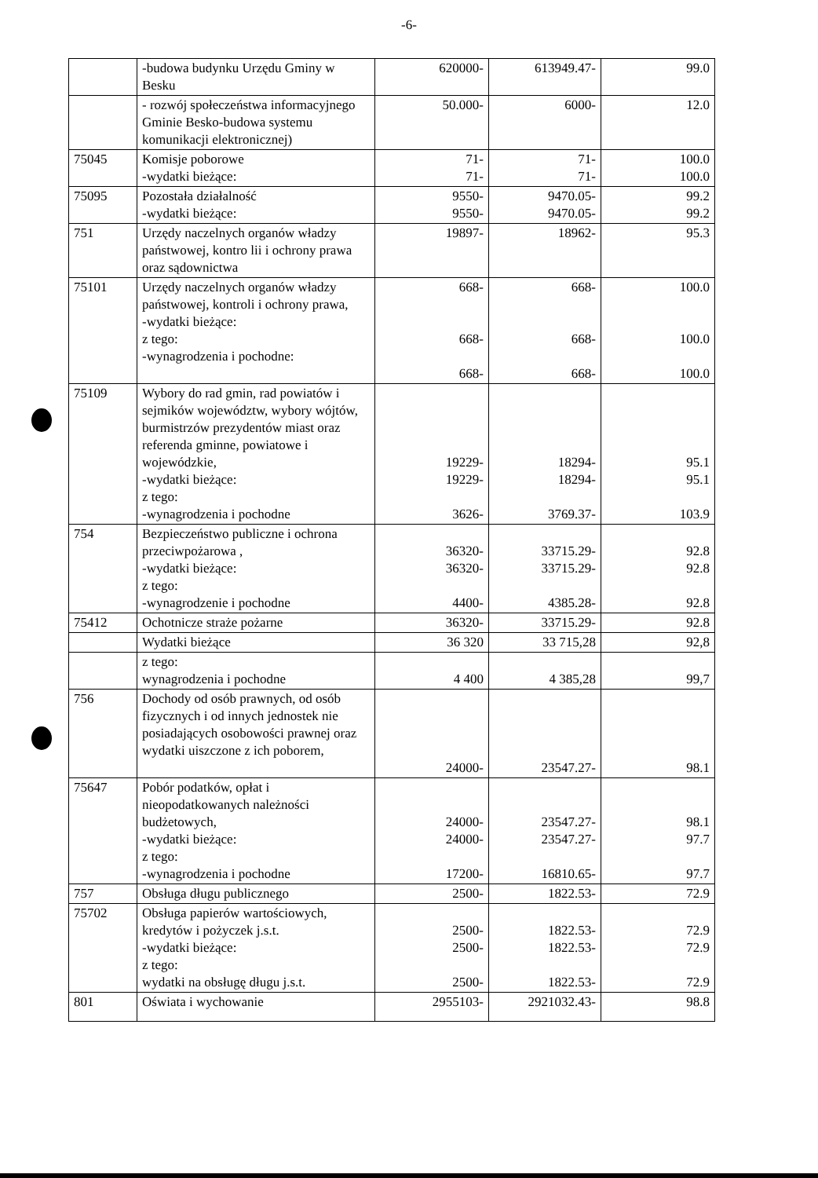-6-
| | -budowa budynku Urzędu Gminy w Besku | 620000- | 613949.47- | 99.0 |
| | - rozwój społeczeństwa informacyjnego Gminie Besko-budowa systemu komunikacji elektronicznej) | 50.000- | 6000- | 12.0 |
| 75045 | Komisje poborowe -wydatki bieżące: | 71- 71- | 71- 71- | 100.0 100.0 |
| 75095 | Pozostała działalność -wydatki bieżące: | 9550- 9550- | 9470.05- 9470.05- | 99.2 99.2 |
| 751 | Urzędy naczelnych organów władzy państwowej, kontro lii i ochrony prawa oraz sądownictwa | 19897- | 18962- | 95.3 |
| 75101 | Urzędy naczelnych organów władzy państwowej, kontroli i ochrony prawa, -wydatki bieżące: z tego: -wynagrodzenia i pochodne: | 668- 668- 668- | 668- 668- 668- | 100.0 100.0 100.0 |
| 75109 | Wybory do rad gmin, rad powiatów i sejmików województw, wybory wójtów, burmistrzów prezydentów miast oraz referenda gminne, powiatowe i wojewódzkie, -wydatki bieżące: z tego: -wynagrodzenia i pochodne | 19229- 19229- 3626- | 18294- 18294- 3769.37- | 95.1 95.1 103.9 |
| 754 | Bezpieczeństwo publiczne i ochrona przeciwpożarowa , -wydatki bieżące: z tego: -wynagrodzenie i pochodne | 36320- 36320- 4400- | 33715.29- 33715.29- 4385.28- | 92.8 92.8 92.8 |
| 75412 | Ochotnicze straże pożarne | 36320- | 33715.29- | 92.8 |
| | Wydatki bieżące | 36 320 | 33 715,28 | 92,8 |
| | z tego: wynagrodzenia i pochodne | 4 400 | 4 385,28 | 99,7 |
| 756 | Dochody od osób prawnych, od osób fizycznych i od innych jednostek nie posiadających osobowości prawnej oraz wydatki uiszczone z ich poborem, | 24000- | 23547.27- | 98.1 |
| 75647 | Pobór podatków, opłat i nieopodatkowanych należności budżetowych, -wydatki bieżące: z tego: -wynagrodzenia i pochodne | 24000- 24000- 17200- | 23547.27- 23547.27- 16810.65- | 98.1 97.7 97.7 |
| 757 | Obsługa długu publicznego | 2500- | 1822.53- | 72.9 |
| 75702 | Obsługa papierów wartościowych, kredytów i pożyczek j.s.t. -wydatki bieżące: z tego: wydatki na obsługę długu j.s.t. | 2500- 2500- 2500- | 1822.53- 1822.53- 1822.53- | 72.9 72.9 72.9 |
| 801 | Oświata i wychowanie | 2955103- | 2921032.43- | 98.8 |